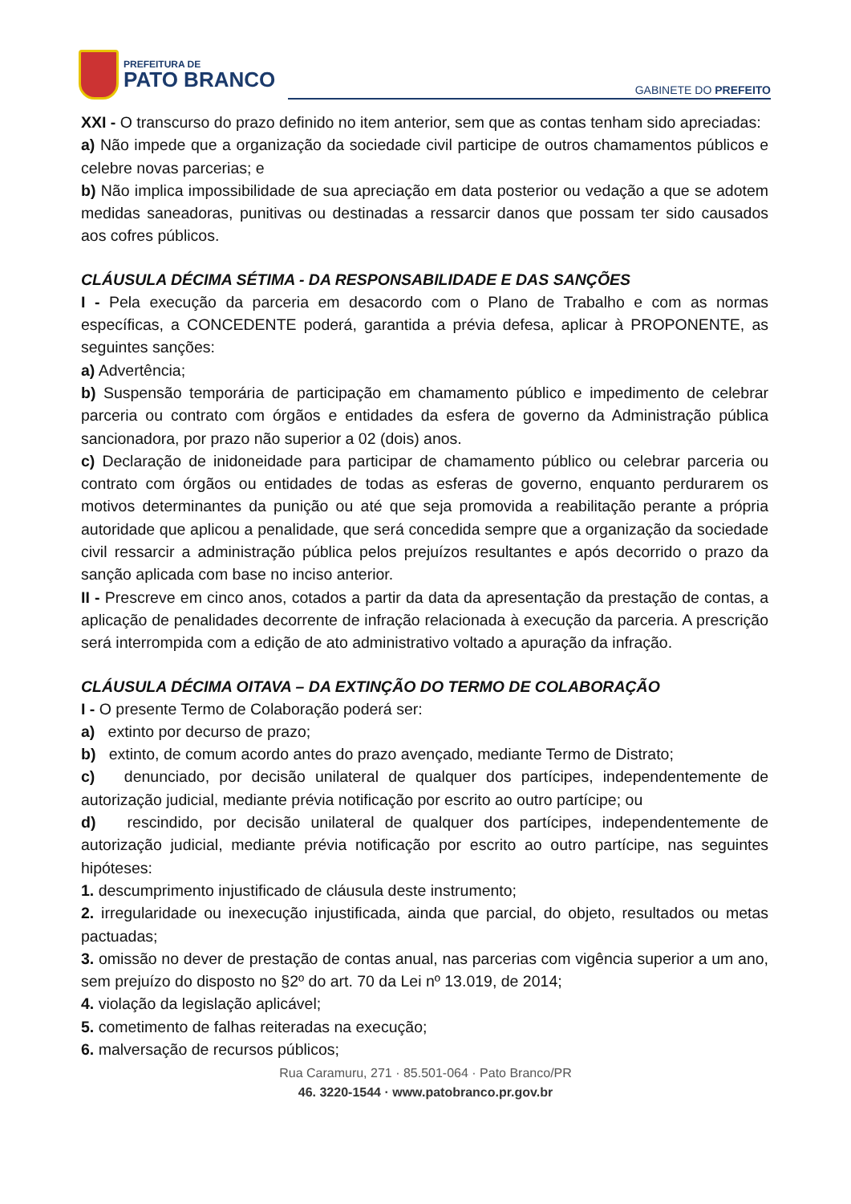PREFEITURA DE
PATO BRANCO
GABINETE DO PREFEITO
XXI - O transcurso do prazo definido no item anterior, sem que as contas tenham sido apreciadas:
a) Não impede que a organização da sociedade civil participe de outros chamamentos públicos e celebre novas parcerias; e
b) Não implica impossibilidade de sua apreciação em data posterior ou vedação a que se adotem medidas saneadoras, punitivas ou destinadas a ressarcir danos que possam ter sido causados aos cofres públicos.
CLÁUSULA DÉCIMA SÉTIMA - DA RESPONSABILIDADE E DAS SANÇÕES
I - Pela execução da parceria em desacordo com o Plano de Trabalho e com as normas específicas, a CONCEDENTE poderá, garantida a prévia defesa, aplicar à PROPONENTE, as seguintes sanções:
a) Advertência;
b) Suspensão temporária de participação em chamamento público e impedimento de celebrar parceria ou contrato com órgãos e entidades da esfera de governo da Administração pública sancionadora, por prazo não superior a 02 (dois) anos.
c) Declaração de inidoneidade para participar de chamamento público ou celebrar parceria ou contrato com órgãos ou entidades de todas as esferas de governo, enquanto perdurarem os motivos determinantes da punição ou até que seja promovida a reabilitação perante a própria autoridade que aplicou a penalidade, que será concedida sempre que a organização da sociedade civil ressarcir a administração pública pelos prejuízos resultantes e após decorrido o prazo da sanção aplicada com base no inciso anterior.
II - Prescreve em cinco anos, cotados a partir da data da apresentação da prestação de contas, a aplicação de penalidades decorrente de infração relacionada à execução da parceria. A prescrição será interrompida com a edição de ato administrativo voltado a apuração da infração.
CLÁUSULA DÉCIMA OITAVA – DA EXTINÇÃO DO TERMO DE COLABORAÇÃO
I - O presente Termo de Colaboração poderá ser:
a) extinto por decurso de prazo;
b) extinto, de comum acordo antes do prazo avençado, mediante Termo de Distrato;
c) denunciado, por decisão unilateral de qualquer dos partícipes, independentemente de autorização judicial, mediante prévia notificação por escrito ao outro partícipe; ou
d) rescindido, por decisão unilateral de qualquer dos partícipes, independentemente de autorização judicial, mediante prévia notificação por escrito ao outro partícipe, nas seguintes hipóteses:
1. descumprimento injustificado de cláusula deste instrumento;
2. irregularidade ou inexecução injustificada, ainda que parcial, do objeto, resultados ou metas pactuadas;
3. omissão no dever de prestação de contas anual, nas parcerias com vigência superior a um ano, sem prejuízo do disposto no §2º do art. 70 da Lei nº 13.019, de 2014;
4. violação da legislação aplicável;
5. cometimento de falhas reiteradas na execução;
6. malversação de recursos públicos;
Rua Caramuru, 271 · 85.501-064 · Pato Branco/PR
46. 3220-1544 · www.patobranco.pr.gov.br